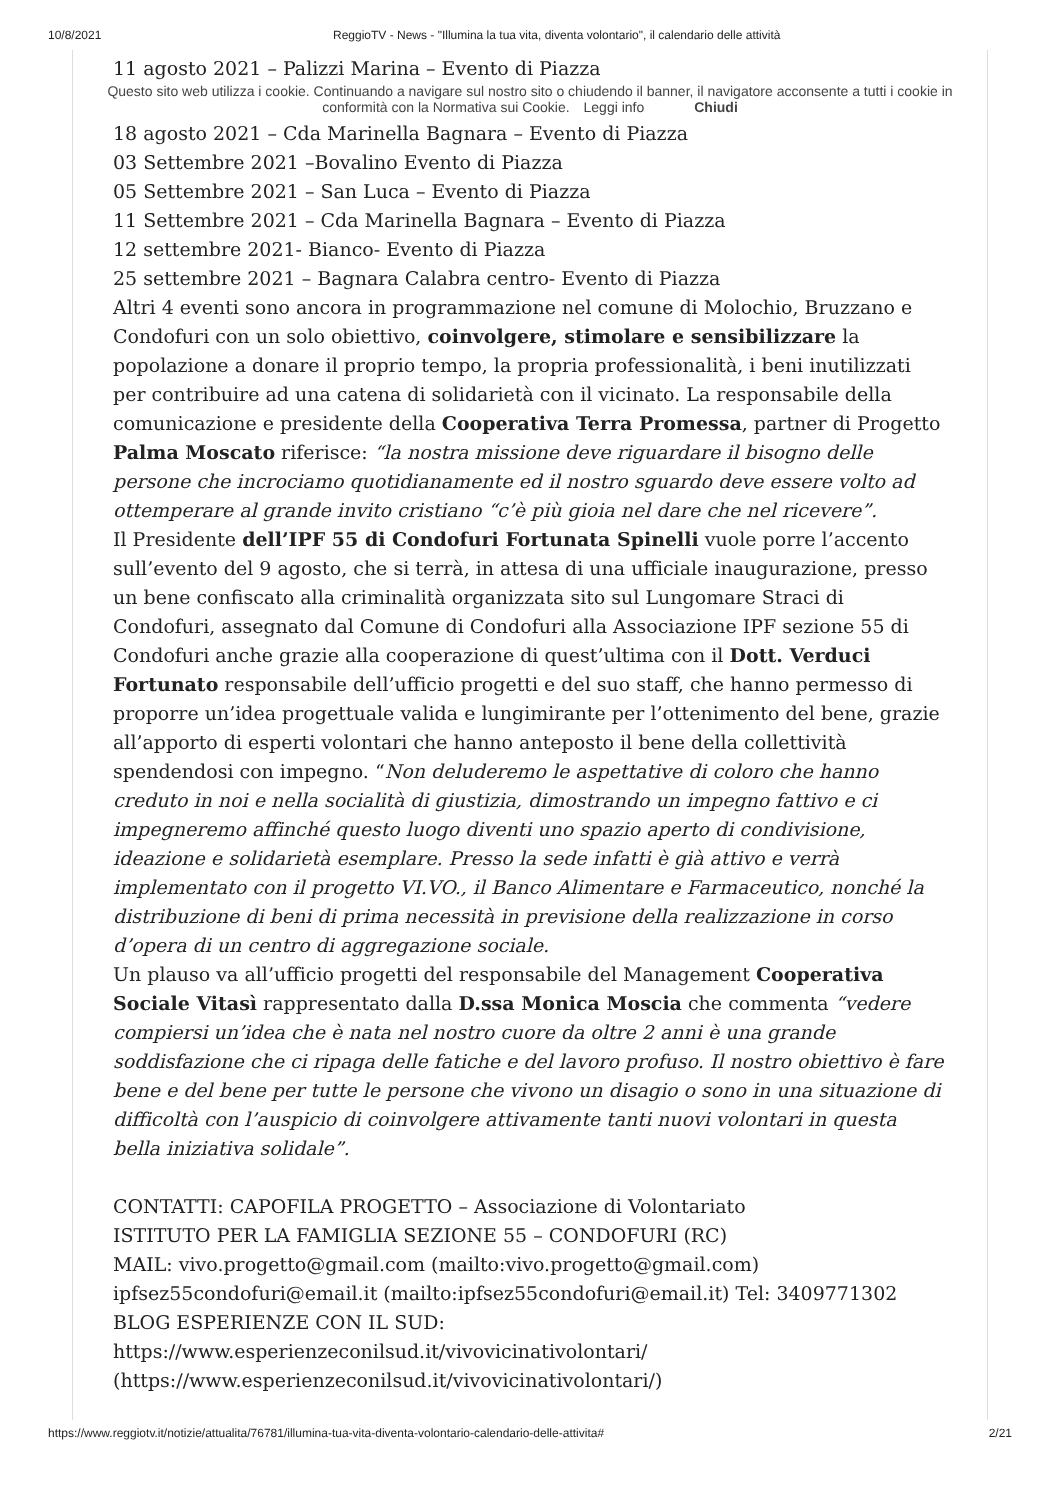10/8/2021 ReggioTV - News - "Illumina la tua vita, diventa volontario", il calendario delle attività
11 agosto 2021 – Palizzi Marina – Evento di Piazza
Questo sito web utilizza i cookie. Continuando a navigare sul nostro sito o chiudendo il banner, il navigatore acconsente a tutti i cookie in conformità con la Normativa sui Cookie. Leggi info Chiudi
18 agosto 2021 – Cda Marinella Bagnara – Evento di Piazza
03 Settembre 2021 –Bovalino Evento di Piazza
05 Settembre 2021 – San Luca – Evento di Piazza
11 Settembre 2021 – Cda Marinella Bagnara – Evento di Piazza
12 settembre 2021- Bianco- Evento di Piazza
25 settembre 2021 – Bagnara Calabra centro- Evento di Piazza
Altri 4 eventi sono ancora in programmazione nel comune di Molochio, Bruzzano e Condofuri con un solo obiettivo, coinvolgere, stimolare e sensibilizzare la popolazione a donare il proprio tempo, la propria professionalità, i beni inutilizzati per contribuire ad una catena di solidarietà con il vicinato. La responsabile della comunicazione e presidente della Cooperativa Terra Promessa, partner di Progetto Palma Moscato riferisce: “la nostra missione deve riguardare il bisogno delle persone che incrociamo quotidianamente ed il nostro sguardo deve essere volto ad ottemperare al grande invito cristiano “c’è più gioia nel dare che nel ricevere”.
Il Presidente dell’IPF 55 di Condofuri Fortunata Spinelli vuole porre l’accento sull’evento del 9 agosto, che si terrà, in attesa di una ufficiale inaugurazione, presso un bene confiscato alla criminalità organizzata sito sul Lungomare Straci di Condofuri, assegnato dal Comune di Condofuri alla Associazione IPF sezione 55 di Condofuri anche grazie alla cooperazione di quest’ultima con il Dott. Verduci Fortunato responsabile dell’ufficio progetti e del suo staff, che hanno permesso di proporre un’idea progettuale valida e lungimirante per l’ottenimento del bene, grazie all’apporto di esperti volontari che hanno anteposto il bene della collettività spendendosi con impegno. “Non deluderemo le aspettative di coloro che hanno creduto in noi e nella socialità di giustizia, dimostrando un impegno fattivo e ci impegneremo affinché questo luogo diventi uno spazio aperto di condivisione, ideazione e solidarietà esemplare. Presso la sede infatti è già attivo e verrà implementato con il progetto VI.VO., il Banco Alimentare e Farmaceutico, nonché la distribuzione di beni di prima necessità in previsione della realizzazione in corso d’opera di un centro di aggregazione sociale.
Un plauso va all’ufficio progetti del responsabile del Management Cooperativa Sociale Vitasì rappresentato dalla D.ssa Monica Moscia che commenta “vedere compiersi un’idea che è nata nel nostro cuore da oltre 2 anni è una grande soddisfazione che ci ripaga delle fatiche e del lavoro profuso. Il nostro obiettivo è fare bene e del bene per tutte le persone che vivono un disagio o sono in una situazione di difficoltà con l’auspicio di coinvolgere attivamente tanti nuovi volontari in questa bella iniziativa solidale”.
CONTATTI: CAPOFILA PROGETTO – Associazione di Volontariato
ISTITUTO PER LA FAMIGLIA SEZIONE 55 – CONDOFURI (RC)
MAIL: vivo.progetto@gmail.com (mailto:vivo.progetto@gmail.com) ipfsez55condofuri@email.it (mailto:ipfsez55condofuri@email.it) Tel: 3409771302
BLOG ESPERIENZE CON IL SUD:
https://www.esperienzeconilsud.it/vivovicinativolontari/ (https://www.esperienzeconilsud.it/vivovicinativolontari/)
https://www.reggiotv.it/notizie/attualita/76781/illumina-tua-vita-diventa-volontario-calendario-delle-attivita# 2/21